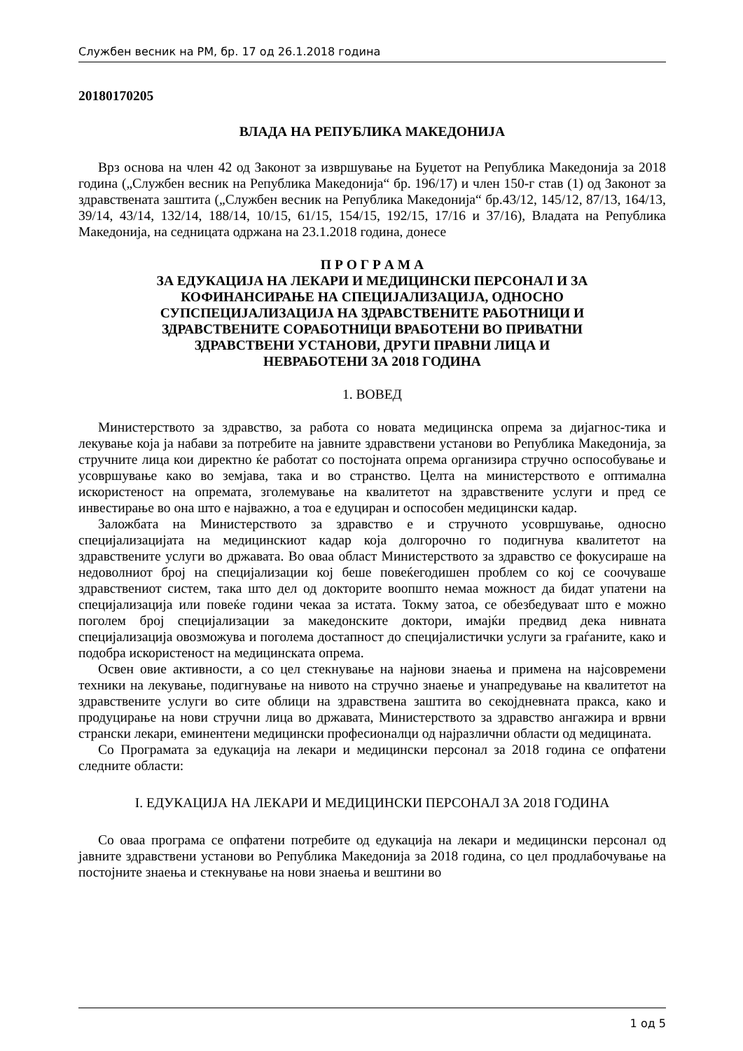Службен весник на РМ, бр. 17 од 26.1.2018 година
20180170205
ВЛАДА НА РЕПУБЛИКА МАКЕДОНИЈА
Врз основа на член 42 од Законот за извршување на Буџетот на Република Македонија за 2018 година („Службен весник на Република Македонија“ бр. 196/17) и член 150-г став (1) од Законот за здравствената заштита („Службен весник на Република Македонија“ бр.43/12, 145/12, 87/13, 164/13, 39/14, 43/14, 132/14, 188/14, 10/15, 61/15, 154/15, 192/15, 17/16 и 37/16), Владата на Република Македонија, на седницата одржана на 23.1.2018 година, донесе
П Р О Г Р А М А
ЗА ЕДУКАЦИЈА НА ЛЕКАРИ И МЕДИЦИНСКИ ПЕРСОНАЛ И ЗА
КОФИНАНСИРАЊЕ НА СПЕЦИЈАЛИЗАЦИЈА, ОДНОСНО
СУПСПЕЦИЈАЛИЗАЦИЈА НА ЗДРАВСТВЕНИТЕ РАБОТНИЦИ И
ЗДРАВСТВЕНИТЕ СОРАБОТНИЦИ ВРАБОТЕНИ ВО ПРИВАТНИ
ЗДРАВСТВЕНИ УСТАНОВИ, ДРУГИ ПРАВНИ ЛИЦА И
НЕВРАБОТЕНИ ЗА 2018 ГОДИНА
1. ВОВЕД
Министерството за здравство, за работа со новата медицинска опрема за дијагнос-тика и лекување која ја набави за потребите на јавните здравствени установи во Република Македонија, за стручните лица кои директно ќе работат со постојната опрема организира стручно оспособување и усовршување како во земјава, така и во странство. Целта на министерството е оптимална искористеност на опремата, зголемување на квалитетот на здравствените услуги и пред се инвестирање во она што е најважно, а тоа е едуциран и оспособен медицински кадар.
Заложбата на Министерството за здравство е и стручното усовршување, односно специјализацијата на медицинскиот кадар која долгорочно го подигнува квалитетот на здравствените услуги во државата. Во оваа област Министерството за здравство се фокусираше на недоволниот број на специјализации кој беше повеќегодишен проблем со кој се соочуваше здравствениот систем, така што дел од докторите воопшто немаа можност да бидат упатени на специјализација или повеќе години чекаа за истата. Токму затоа, се обезбедуваат што е можно поголем број специјализации за македонските доктори, имајќи предвид дека нивната специјализација овозможува и поголема достапност до специјалистички услуги за граѓаните, како и подобра искористеност на медицинската опрема.
Освен овие активности, а со цел стекнување на најнови знаења и примена на најсовремени техники на лекување, подигнување на нивото на стручно знаење и унапредување на квалитетот на здравствените услуги во сите облици на здравствена заштита во секојдневната пракса, како и продуцирање на нови стручни лица во државата, Министерството за здравство ангажира и врвни странски лекари, еминентени медицински професионалци од најразлични области од медицината.
Со Програмата за едукација на лекари и медицински персонал за 2018 година се опфатени следните области:
I. ЕДУКАЦИЈА НА ЛЕКАРИ И МЕДИЦИНСКИ ПЕРСОНАЛ ЗА 2018 ГОДИНА
Со оваа програма се опфатени потребите од едукација на лекари и медицински персонал од јавните здравствени установи во Република Македонија за 2018 година, со цел продлабочување на постојните знаења и стекнување на нови знаења и вештини во
1 од 5